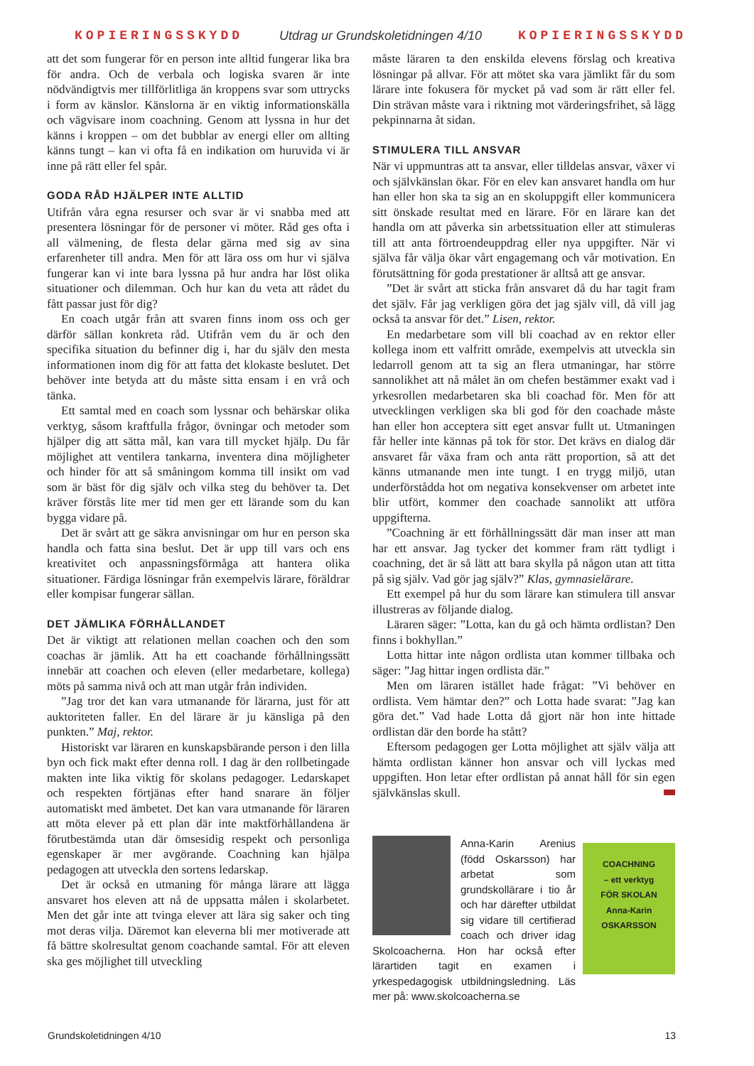KOPIERINGSSKYDD Utdrag ur Grundskoletidningen 4/10 KOPIERINGSSKYDD
att det som fungerar för en person inte alltid fungerar lika bra för andra. Och de verbala och logiska svaren är inte nödvändigtvis mer tillförlitliga än kroppens svar som uttrycks i form av känslor. Känslorna är en viktig informationskälla och vägvisare inom coachning. Genom att lyssna in hur det känns i kroppen – om det bubblar av energi eller om allting känns tungt – kan vi ofta få en indikation om huruvida vi är inne på rätt eller fel spår.
GODA RÅD HJÄLPER INTE ALLTID
Utifrån våra egna resurser och svar är vi snabba med att presentera lösningar för de personer vi möter. Råd ges ofta i all välmening, de flesta delar gärna med sig av sina erfarenheter till andra. Men för att lära oss om hur vi själva fungerar kan vi inte bara lyssna på hur andra har löst olika situationer och dilemman. Och hur kan du veta att rådet du fått passar just för dig?
En coach utgår från att svaren finns inom oss och ger därför sällan konkreta råd. Utifrån vem du är och den specifika situation du befinner dig i, har du själv den mesta informationen inom dig för att fatta det klokaste beslutet. Det behöver inte betyda att du måste sitta ensam i en vrå och tänka.
Ett samtal med en coach som lyssnar och behärskar olika verktyg, såsom kraftfulla frågor, övningar och metoder som hjälper dig att sätta mål, kan vara till mycket hjälp. Du får möjlighet att ventilera tankarna, inventera dina möjligheter och hinder för att så småningom komma till insikt om vad som är bäst för dig själv och vilka steg du behöver ta. Det kräver förstås lite mer tid men ger ett lärande som du kan bygga vidare på.
Det är svårt att ge säkra anvisningar om hur en person ska handla och fatta sina beslut. Det är upp till vars och ens kreativitet och anpassningsförmåga att hantera olika situationer. Färdiga lösningar från exempelvis lärare, föräldrar eller kompisar fungerar sällan.
DET JÄMLIKA FÖRHÅLLANDET
Det är viktigt att relationen mellan coachen och den som coachas är jämlik. Att ha ett coachande förhållningssätt innebär att coachen och eleven (eller medarbetare, kollega) möts på samma nivå och att man utgår från individen.
”Jag tror det kan vara utmanande för lärarna, just för att auktoriteten faller. En del lärare är ju känsliga på den punkten.” Maj, rektor.
Historiskt var läraren en kunskapsbärande person i den lilla byn och fick makt efter denna roll. I dag är den rollbetingade makten inte lika viktig för skolans pedagoger. Ledarskapet och respekten förtjänas efter hand snarare än följer automatiskt med ämbetet. Det kan vara utmanande för läraren att möta elever på ett plan där inte maktförhållandena är förutbestämda utan där ömsesidig respekt och personliga egenskaper är mer avgörande. Coachning kan hjälpa pedagogen att utveckla den sortens ledarskap.
Det är också en utmaning för många lärare att lägga ansvaret hos eleven att nå de uppsatta målen i skolarbetet. Men det går inte att tvinga elever att lära sig saker och ting mot deras vilja. Däremot kan eleverna bli mer motiverade att få bättre skolresultat genom coachande samtal. För att eleven ska ges möjlighet till utveckling
måste läraren ta den enskilda elevens förslag och kreativa lösningar på allvar. För att mötet ska vara jämlikt får du som lärare inte fokusera för mycket på vad som är rätt eller fel. Din strävan måste vara i riktning mot värderingsfrihet, så lägg pekpinnarna åt sidan.
STIMULERA TILL ANSVAR
När vi uppmuntras att ta ansvar, eller tilldelas ansvar, växer vi och självkänslan ökar. För en elev kan ansvaret handla om hur han eller hon ska ta sig an en skoluppgift eller kommunicera sitt önskade resultat med en lärare. För en lärare kan det handla om att påverka sin arbetssituation eller att stimuleras till att anta förtroendeuppdrag eller nya uppgifter. När vi själva får välja ökar vårt engagemang och vår motivation. En förutsättning för goda prestationer är alltså att ge ansvar.
”Det är svårt att sticka från ansvaret då du har tagit fram det själv. Får jag verkligen göra det jag själv vill, då vill jag också ta ansvar för det.” Lisen, rektor.
En medarbetare som vill bli coachad av en rektor eller kollega inom ett valfritt område, exempelvis att utveckla sin ledarroll genom att ta sig an flera utmaningar, har större sannolikhet att nå målet än om chefen bestämmer exakt vad i yrkesrollen medarbetaren ska bli coachad för. Men för att utvecklingen verkligen ska bli god för den coachade måste han eller hon acceptera sitt eget ansvar fullt ut. Utmaningen får heller inte kännas på tok för stor. Det krävs en dialog där ansvaret får växa fram och anta rätt proportion, så att det känns utmanande men inte tungt. I en trygg miljö, utan underförstådda hot om negativa konsekvenser om arbetet inte blir utfört, kommer den coachade sannolikt att utföra uppgifterna.
”Coachning är ett förhållningssätt där man inser att man har ett ansvar. Jag tycker det kommer fram rätt tydligt i coachning, det är så lätt att bara skylla på någon utan att titta på sig själv. Vad gör jag själv?” Klas, gymnasielärare.
Ett exempel på hur du som lärare kan stimulera till ansvar illustreras av följande dialog.
Läraren säger: ”Lotta, kan du gå och hämta ordlistan? Den finns i bokhyllan.”
Lotta hittar inte någon ordlista utan kommer tillbaka och säger: ”Jag hittar ingen ordlista där.”
Men om läraren istället hade frågat: ”Vi behöver en ordlista. Vem hämtar den?” och Lotta hade svarat: ”Jag kan göra det.” Vad hade Lotta då gjort när hon inte hittade ordlistan där den borde ha stått?
Eftersom pedagogen ger Lotta möjlighet att själv välja att hämta ordlistan känner hon ansvar och vill lyckas med uppgiften. Hon letar efter ordlistan på annat håll för sin egen självkänslas skull.
Anna-Karin Arenius (född Oskarsson) har arbetat som grundskollärare i tio år och har därefter utbildat sig vidare till certifierad coach och driver idag Skolcoacherna. Hon har också efter lärartiden tagit en examen i yrkespedagogisk utbildningsledning. Läs mer på: www.skolcoacherna.se
COACHNING
– ett verktyg
FÖR SKOLAN
Anna-Karin OSKARSSON
Grundskoletidningen 4/10 13